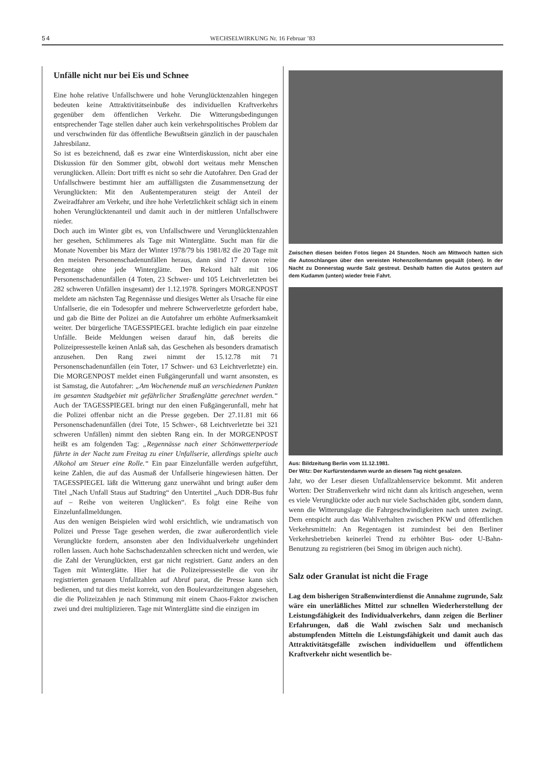54 WECHSELWIRKUNG Nr. 16 Februar ’83
Unfälle nicht nur bei Eis und Schnee
Eine hohe relative Unfallschwere und hohe Verunglücktenzahlen hingegen bedeuten keine Attraktivitätseinbuße des individuellen Kraftverkehrs gegenüber dem öffentlichen Verkehr. Die Witterungsbedingungen entsprechender Tage stellen daher auch kein verkehrspolitisches Problem dar und verschwinden für das öffentliche Bewußtsein gänzlich in der pauschalen Jahresbilanz.
So ist es bezeichnend, daß es zwar eine Winterdiskussion, nicht aber eine Diskussion für den Sommer gibt, obwohl dort weitaus mehr Menschen verunglücken. Allein: Dort trifft es nicht so sehr die Autofahrer. Den Grad der Unfallschwere bestimmt hier am auffälligsten die Zusammensetzung der Verunglückten: Mit den Außentemperaturen steigt der Anteil der Zweiradfahrer am Verkehr, und ihre hohe Verletzlichkeit schlägt sich in einem hohen Verunglücktenanteil und damit auch in der mittleren Unfallschwere nieder.
Doch auch im Winter gibt es, von Unfallschwere und Verunglücktenzahlen her gesehen, Schlimmeres als Tage mit Winterglätte. Sucht man für die Monate November bis März der Winter 1978/79 bis 1981/82 die 20 Tage mit den meisten Personenschadenunfällen heraus, dann sind 17 davon reine Regentage ohne jede Winterglätte. Den Rekord hält mit 106 Personenschadenunfällen (4 Toten, 23 Schwer- und 105 Leichtverletzten bei 282 schweren Unfällen insgesamt) der 1.12.1978. Springers MORGENPOST meldete am nächsten Tag Regennässe und diesiges Wetter als Ursache für eine Unfallserie, die ein Todesopfer und mehrere Schwerverletzte gefordert habe, und gab die Bitte der Polizei an die Autofahrer um erhöhte Aufmerksamkeit weiter. Der bürgerliche TAGESSPIEGEL brachte lediglich ein paar einzelne Unfälle. Beide Meldungen weisen darauf hin, daß bereits die Polizeipressestelle keinen Anlaß sah, das Geschehen als besonders dramatisch anzusehen. Den Rang zwei nimmt der 15.12.78 mit 71 Personenschadenunfällen (ein Toter, 17 Schwer- und 63 Leichtverletzte) ein. Die MORGENPOST meldet einen Fußgängerunfall und warnt ansonsten, es ist Samstag, die Autofahrer: „Am Wochenende muß an verschiedenen Punkten im gesamten Stadtgebiet mit gefährlicher Straßenglätte gerechnet werden.“ Auch der TAGESSPIEGEL bringt nur den einen Fußgängerunfall, mehr hat die Polizei offenbar nicht an die Presse gegeben. Der 27.11.81 mit 66 Personenschadenunfällen (drei Tote, 15 Schwer-, 68 Leichtverletzte bei 321 schweren Unfällen) nimmt den siebten Rang ein. In der MORGENPOST heißt es am folgenden Tag: „Regennässe nach einer Schönwetterperiode führte in der Nacht zum Freitag zu einer Unfallserie, allerdings spielte auch Alkohol am Steuer eine Rolle.“ Ein paar Einzelunfälle werden aufgeführt, keine Zahlen, die auf das Ausmaß der Unfallserie hingewiesen hätten. Der TAGESSPIEGEL läßt die Witterung ganz unerwähnt und bringt außer dem Titel „Nach Unfall Staus auf Stadtring“ den Untertitel „Auch DDR-Bus fuhr auf – Reihe von weiteren Unglücken“. Es folgt eine Reihe von Einzelunfallmeldungen.
Aus den wenigen Beispielen wird wohl ersichtlich, wie undramatisch von Polizei und Presse Tage gesehen werden, die zwar außerordentlich viele Verunglückte fordern, ansonsten aber den Individualverkehr ungehindert rollen lassen. Auch hohe Sachschadenzahlen schrecken nicht und werden, wie die Zahl der Verunglückten, erst gar nicht registriert. Ganz anders an den Tagen mit Winterglätte. Hier hat die Polizeipressestelle die von ihr registrierten genauen Unfallzahlen auf Abruf parat, die Presse kann sich bedienen, und tut dies meist korrekt, von den Boulevardzeitungen abgesehen, die die Polizeizahlen je nach Stimmung mit einem Chaos-Faktor zwischen zwei und drei multiplizieren. Tage mit Winterglätte sind die einzigen im
Zwischen diesen beiden Fotos liegen 24 Stunden. Noch am Mittwoch hatten sich die Autoschlangen über den vereisten Hohenzollerndamm gequält (oben). In der Nacht zu Donnerstag wurde Salz gestreut. Deshalb hatten die Autos gestern auf dem Kudamm (unten) wieder freie Fahrt.
Aus: Bildzeitung Berlin vom 11.12.1981.
Der Witz: Der Kurfürstendamm wurde an diesem Tag nicht gesalzen.
Jahr, wo der Leser diesen Unfallzahlenservice bekommt. Mit anderen Worten: Der Straßenverkehr wird nicht dann als kritisch angesehen, wenn es viele Verunglückte oder auch nur viele Sachschäden gibt, sondern dann, wenn die Witterungslage die Fahrgeschwindigkeiten nach unten zwingt. Dem entspicht auch das Wahlverhalten zwischen PKW und öffentlichen Verkehrsmitteln: An Regentagen ist zumindest bei den Berliner Verkehrsbetrieben keinerlei Trend zu erhöhter Bus- oder U-Bahn-Benutzung zu registrieren (bei Smog im übrigen auch nicht).
Salz oder Granulat ist nicht die Frage
Lag dem bisherigen Straßenwinterdienst die Annahme zugrunde, Salz wäre ein unerläßliches Mittel zur schnellen Wiederherstellung der Leistungsfähigkeit des Individualverkehrs, dann zeigen die Berliner Erfahrungen, daß die Wahl zwischen Salz und mechanisch abstumpfenden Mitteln die Leistungsfähigkeit und damit auch das Attraktivitätsgefälle zwischen individuellem und öffentlichem Kraftverkehr nicht wesentlich be-